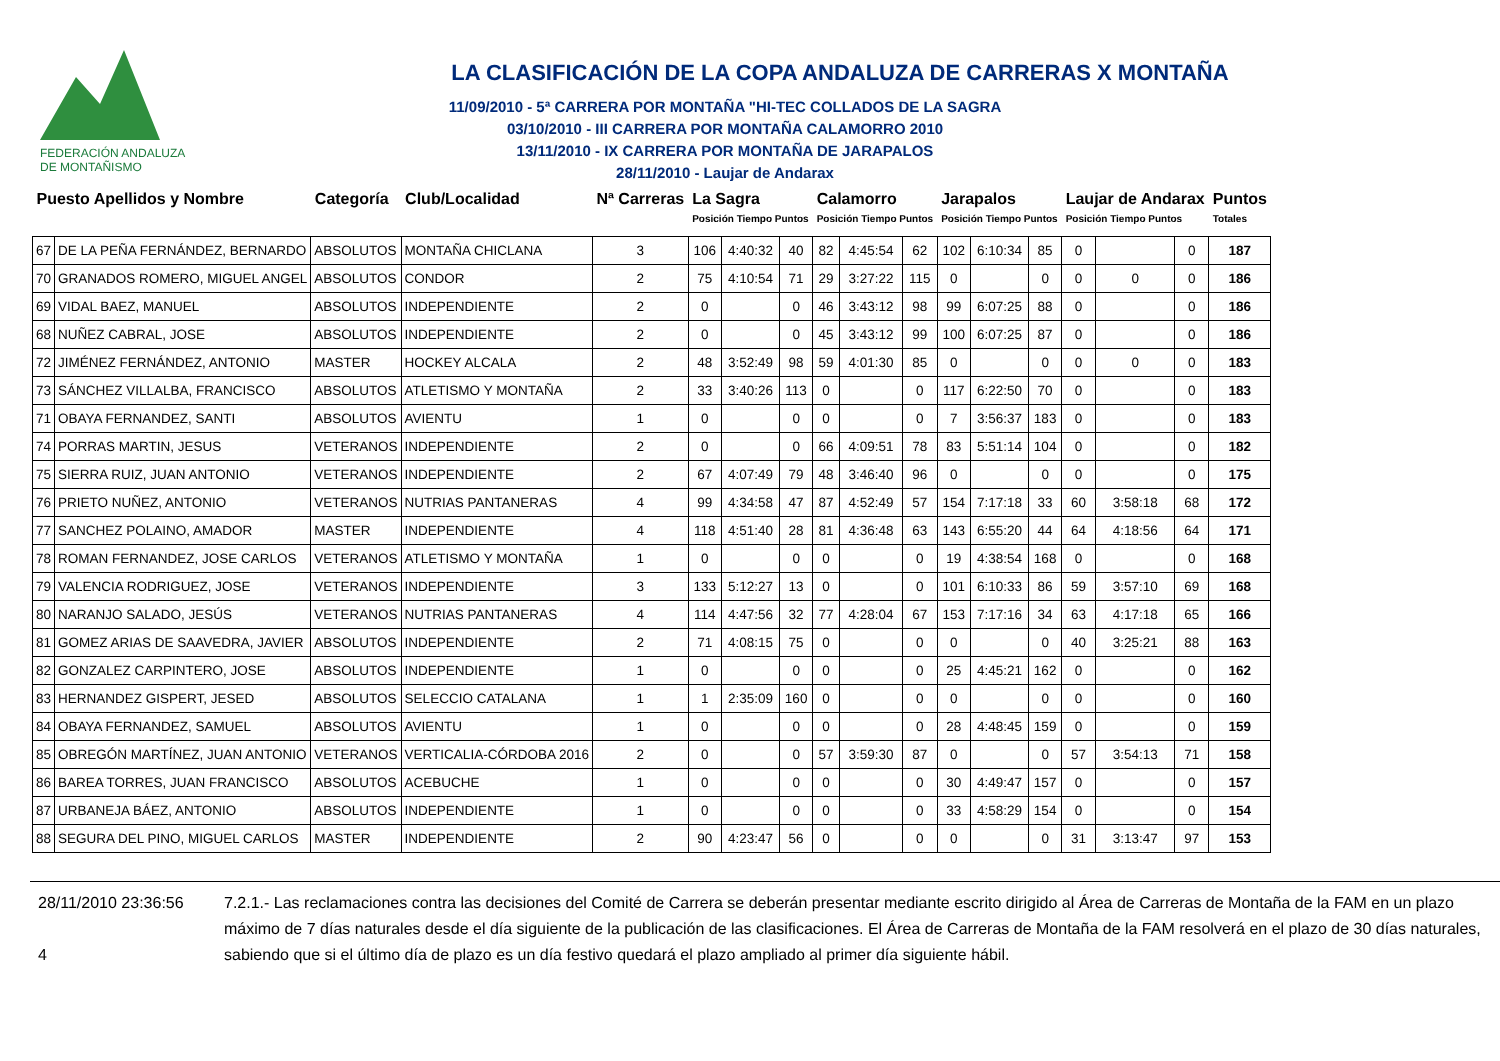FEDERACIÓN ANDALUZA
DE MONTAÑISMO
LA CLASIFICACIÓN DE LA COPA ANDALUZA DE CARRERAS X MONTAÑA
11/09/2010 - 5ª CARRERA POR MONTAÑA "HI-TEC COLLADOS DE LA SAGRA
03/10/2010 - III CARRERA POR MONTAÑA CALAMORRO 2010
13/11/2010 - IX CARRERA POR MONTAÑA DE JARAPALOS
28/11/2010 - Laujar de Andarax
| Puesto Apellidos y Nombre | | Categoría | Club/Localidad | Nª Carreras | La Sagra Posición Tiempo Puntos | | | Calamorro Posición Tiempo Puntos | | | Jarapalos Posición Tiempo Puntos | | | Laujar de Andarax Posición Tiempo Puntos | | | Puntos Totales |
| --- | --- | --- | --- | --- | --- | --- | --- | --- | --- | --- | --- | --- | --- | --- | --- | --- | --- |
| 67 | DE LA PEÑA FERNÁNDEZ, BERNARDO | ABSOLUTOS | MONTAÑA CHICLANA | 3 | 106 | 4:40:32 | 40 | 82 | 4:45:54 | 62 | 102 | 6:10:34 | 85 | 0 | | 0 | 187 |
| 70 | GRANADOS ROMERO, MIGUEL ANGEL | ABSOLUTOS | CONDOR | 2 | 75 | 4:10:54 | 71 | 29 | 3:27:22 | 115 | 0 | | 0 | 0 | 0 | 0 | 186 |
| 69 | VIDAL BAEZ, MANUEL | ABSOLUTOS | INDEPENDIENTE | 2 | 0 | | 0 | 46 | 3:43:12 | 98 | 99 | 6:07:25 | 88 | 0 | | 0 | 186 |
| 68 | NUÑEZ CABRAL, JOSE | ABSOLUTOS | INDEPENDIENTE | 2 | 0 | | 0 | 45 | 3:43:12 | 99 | 100 | 6:07:25 | 87 | 0 | | 0 | 186 |
| 72 | JIMÉNEZ FERNÁNDEZ, ANTONIO | MASTER | HOCKEY ALCALA | 2 | 48 | 3:52:49 | 98 | 59 | 4:01:30 | 85 | 0 | | 0 | 0 | 0 | 0 | 183 |
| 73 | SÁNCHEZ VILLALBA, FRANCISCO | ABSOLUTOS | ATLETISMO Y MONTAÑA | 2 | 33 | 3:40:26 | 113 | 0 | | 0 | 117 | 6:22:50 | 70 | 0 | | 0 | 183 |
| 71 | OBAYA FERNANDEZ, SANTI | ABSOLUTOS | AVIENTU | 1 | 0 | | 0 | 0 | | 0 | 7 | 3:56:37 | 183 | 0 | | 0 | 183 |
| 74 | PORRAS MARTIN, JESUS | VETERANOS | INDEPENDIENTE | 2 | 0 | | 0 | 66 | 4:09:51 | 78 | 83 | 5:51:14 | 104 | 0 | | 0 | 182 |
| 75 | SIERRA RUIZ, JUAN ANTONIO | VETERANOS | INDEPENDIENTE | 2 | 67 | 4:07:49 | 79 | 48 | 3:46:40 | 96 | 0 | | 0 | 0 | | 0 | 175 |
| 76 | PRIETO NUÑEZ, ANTONIO | VETERANOS | NUTRIAS PANTANERAS | 4 | 99 | 4:34:58 | 47 | 87 | 4:52:49 | 57 | 154 | 7:17:18 | 33 | 60 | 3:58:18 | 68 | 172 |
| 77 | SANCHEZ POLAINO, AMADOR | MASTER | INDEPENDIENTE | 4 | 118 | 4:51:40 | 28 | 81 | 4:36:48 | 63 | 143 | 6:55:20 | 44 | 64 | 4:18:56 | 64 | 171 |
| 78 | ROMAN FERNANDEZ, JOSE CARLOS | VETERANOS | ATLETISMO Y MONTAÑA | 1 | 0 | | 0 | 0 | | 0 | 19 | 4:38:54 | 168 | 0 | | 0 | 168 |
| 79 | VALENCIA RODRIGUEZ, JOSE | VETERANOS | INDEPENDIENTE | 3 | 133 | 5:12:27 | 13 | 0 | | 0 | 101 | 6:10:33 | 86 | 59 | 3:57:10 | 69 | 168 |
| 80 | NARANJO SALADO, JESÚS | VETERANOS | NUTRIAS PANTANERAS | 4 | 114 | 4:47:56 | 32 | 77 | 4:28:04 | 67 | 153 | 7:17:16 | 34 | 63 | 4:17:18 | 65 | 166 |
| 81 | GOMEZ ARIAS DE SAAVEDRA, JAVIER | ABSOLUTOS | INDEPENDIENTE | 2 | 71 | 4:08:15 | 75 | 0 | | 0 | 0 | | 0 | 40 | 3:25:21 | 88 | 163 |
| 82 | GONZALEZ CARPINTERO, JOSE | ABSOLUTOS | INDEPENDIENTE | 1 | 0 | | 0 | 0 | | 0 | 25 | 4:45:21 | 162 | 0 | | 0 | 162 |
| 83 | HERNANDEZ GISPERT, JESED | ABSOLUTOS | SELECCIO CATALANA | 1 | 1 | 2:35:09 | 160 | 0 | | 0 | 0 | | 0 | 0 | | 0 | 160 |
| 84 | OBAYA FERNANDEZ, SAMUEL | ABSOLUTOS | AVIENTU | 1 | 0 | | 0 | 0 | | 0 | 28 | 4:48:45 | 159 | 0 | | 0 | 159 |
| 85 | OBREGÓN MARTÍNEZ, JUAN ANTONIO | VETERANOS | VERTICALIA-CÓRDOBA 2016 | 2 | 0 | | 0 | 57 | 3:59:30 | 87 | 0 | | 0 | 57 | 3:54:13 | 71 | 158 |
| 86 | BAREA TORRES, JUAN FRANCISCO | ABSOLUTOS | ACEBUCHE | 1 | 0 | | 0 | 0 | | 0 | 30 | 4:49:47 | 157 | 0 | | 0 | 157 |
| 87 | URBANEJA BÁEZ, ANTONIO | ABSOLUTOS | INDEPENDIENTE | 1 | 0 | | 0 | 0 | | 0 | 33 | 4:58:29 | 154 | 0 | | 0 | 154 |
| 88 | SEGURA DEL PINO, MIGUEL CARLOS | MASTER | INDEPENDIENTE | 2 | 90 | 4:23:47 | 56 | 0 | | 0 | 0 | | 0 | 31 | 3:13:47 | 97 | 153 |
28/11/2010 23:36:56
4
7.2.1.- Las reclamaciones contra las decisiones del Comité de Carrera se deberán presentar mediante escrito dirigido al Área de Carreras de Montaña de la FAM en un plazo máximo de 7 días naturales desde el día siguiente de la publicación de las clasificaciones. El Área de Carreras de Montaña de la FAM resolverá en el plazo de 30 días naturales, sabiendo que si el último día de plazo es un día festivo quedará el plazo ampliado al primer día siguiente hábil.